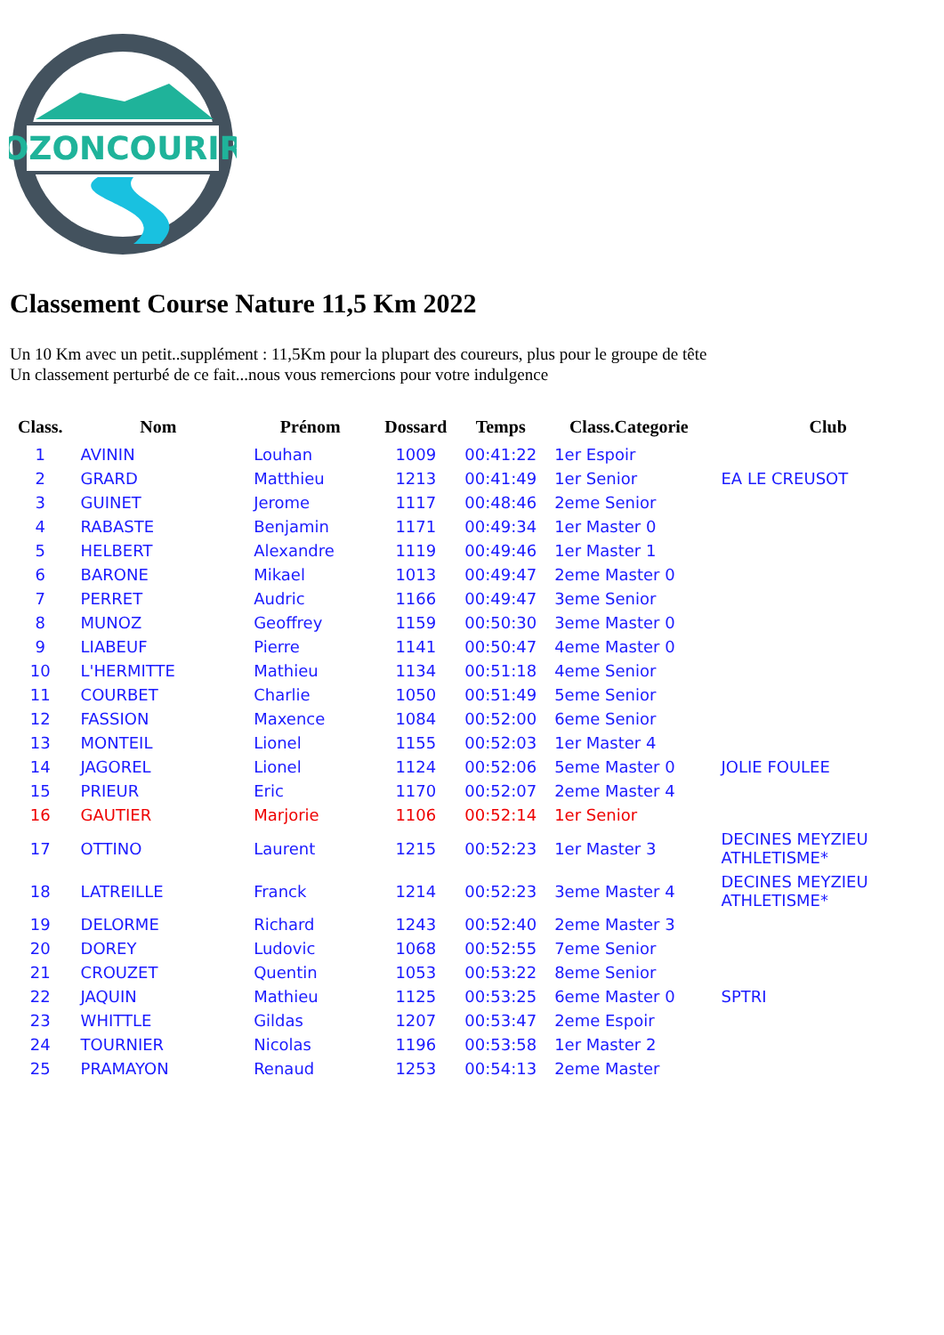OZONCOURIR
Classement Course Nature 11,5 Km 2022
Un 10 Km avec un petit..supplément : 11,5Km pour la plupart des coureurs, plus pour le groupe de tête
Un classement perturbé de ce fait...nous vous remercions pour votre indulgence
| Class. | Nom | Prénom | Dossard | Temps | Class.Categorie | Club |
| --- | --- | --- | --- | --- | --- | --- |
| 1 | AVININ | Louhan | 1009 | 00:41:22 | 1er Espoir | |
| 2 | GRARD | Matthieu | 1213 | 00:41:49 | 1er Senior | EA LE CREUSOT |
| 3 | GUINET | Jerome | 1117 | 00:48:46 | 2eme Senior | |
| 4 | RABASTE | Benjamin | 1171 | 00:49:34 | 1er Master 0 | |
| 5 | HELBERT | Alexandre | 1119 | 00:49:46 | 1er Master 1 | |
| 6 | BARONE | Mikael | 1013 | 00:49:47 | 2eme Master 0 | |
| 7 | PERRET | Audric | 1166 | 00:49:47 | 3eme Senior | |
| 8 | MUNOZ | Geoffrey | 1159 | 00:50:30 | 3eme Master 0 | |
| 9 | LIABEUF | Pierre | 1141 | 00:50:47 | 4eme Master 0 | |
| 10 | L'HERMITTE | Mathieu | 1134 | 00:51:18 | 4eme Senior | |
| 11 | COURBET | Charlie | 1050 | 00:51:49 | 5eme Senior | |
| 12 | FASSION | Maxence | 1084 | 00:52:00 | 6eme Senior | |
| 13 | MONTEIL | Lionel | 1155 | 00:52:03 | 1er Master 4 | |
| 14 | JAGOREL | Lionel | 1124 | 00:52:06 | 5eme Master 0 | JOLIE FOULEE |
| 15 | PRIEUR | Eric | 1170 | 00:52:07 | 2eme Master 4 | |
| 16 | GAUTIER | Marjorie | 1106 | 00:52:14 | 1er Senior | |
| 17 | OTTINO | Laurent | 1215 | 00:52:23 | 1er Master 3 | DECINES MEYZIEU ATHLETISME* |
| 18 | LATREILLE | Franck | 1214 | 00:52:23 | 3eme Master 4 | DECINES MEYZIEU ATHLETISME* |
| 19 | DELORME | Richard | 1243 | 00:52:40 | 2eme Master 3 | |
| 20 | DOREY | Ludovic | 1068 | 00:52:55 | 7eme Senior | |
| 21 | CROUZET | Quentin | 1053 | 00:53:22 | 8eme Senior | |
| 22 | JAQUIN | Mathieu | 1125 | 00:53:25 | 6eme Master 0 | SPTRI |
| 23 | WHITTLE | Gildas | 1207 | 00:53:47 | 2eme Espoir | |
| 24 | TOURNIER | Nicolas | 1196 | 00:53:58 | 1er Master 2 | |
| 25 | PRAMAYON | Renaud | 1253 | 00:54:13 | 2eme Master | |